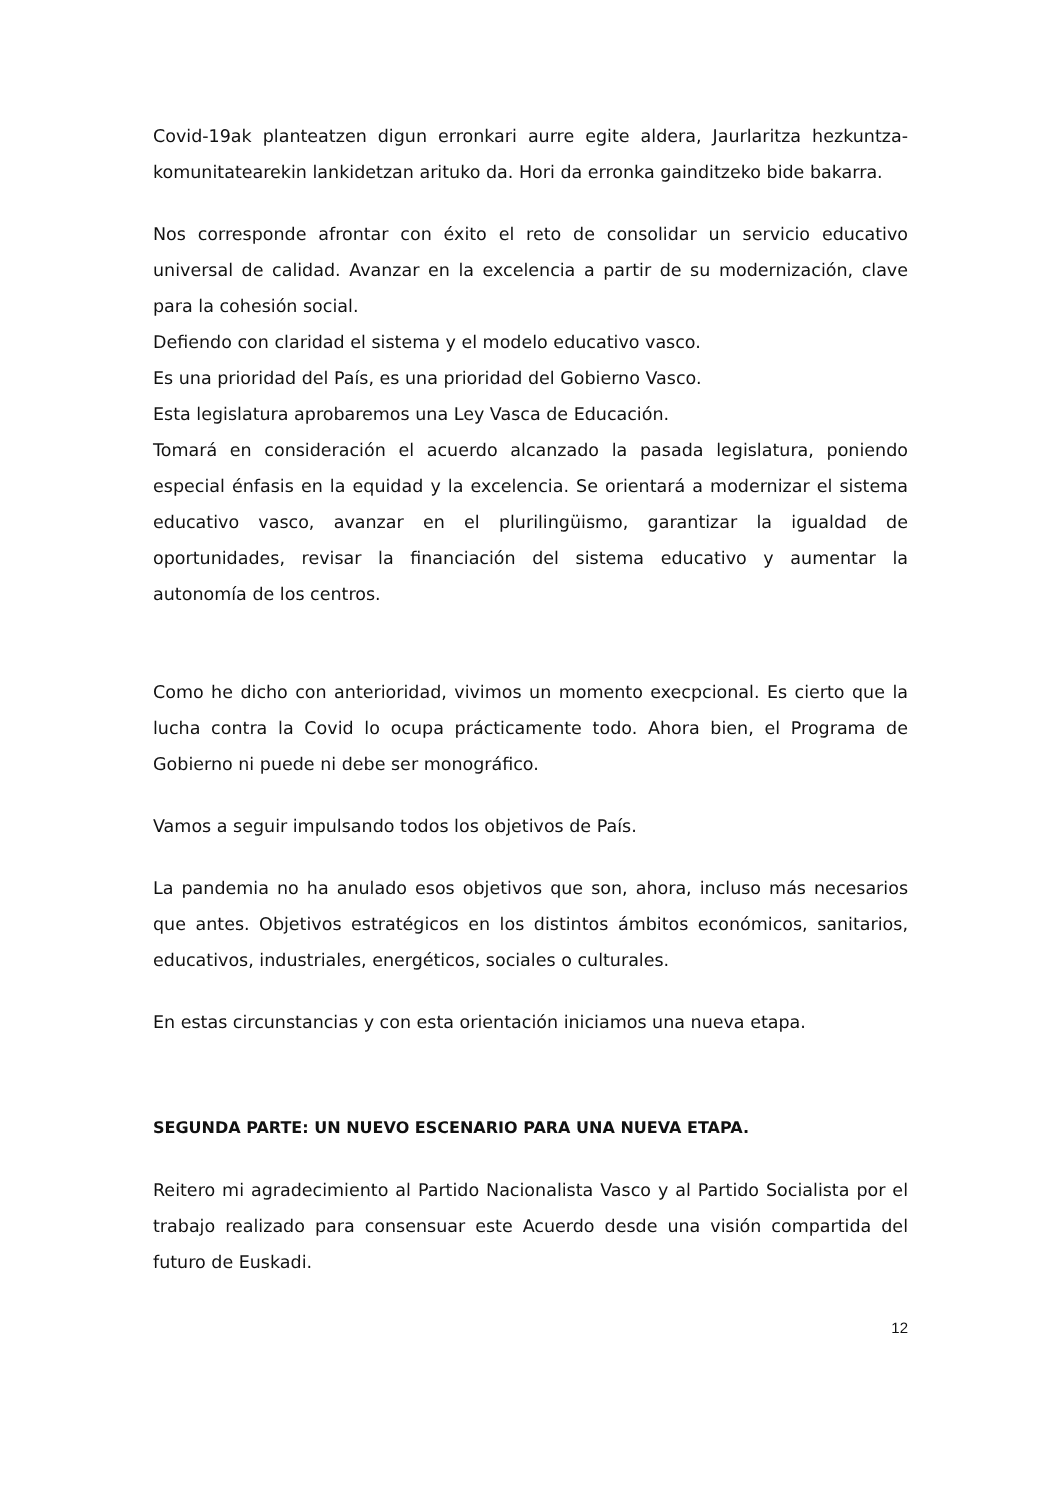Covid-19ak planteatzen digun erronkari aurre egite aldera, Jaurlaritza hezkuntza-komunitatearekin lankidetzan arituko da. Hori da erronka gainditzeko bide bakarra.
Nos corresponde afrontar con éxito el reto de consolidar un servicio educativo universal de calidad. Avanzar en la excelencia a partir de su modernización, clave para la cohesión social.
Defiendo con claridad el sistema y el modelo educativo vasco.
Es una prioridad del País, es una prioridad del Gobierno Vasco.
Esta legislatura aprobaremos una Ley Vasca de Educación.
Tomará en consideración el acuerdo alcanzado la pasada legislatura, poniendo especial énfasis en la equidad y la excelencia. Se orientará a modernizar el sistema educativo vasco, avanzar en el plurilingüismo, garantizar la igualdad de oportunidades, revisar la financiación del sistema educativo y aumentar la autonomía de los centros.
Como he dicho con anterioridad, vivimos un momento execpcional. Es cierto que la lucha contra la Covid lo ocupa prácticamente todo. Ahora bien, el Programa de Gobierno ni puede ni debe ser monográfico.
Vamos a seguir impulsando todos los objetivos de País.
La pandemia no ha anulado esos objetivos que son, ahora, incluso más necesarios que antes. Objetivos estratégicos en los distintos ámbitos económicos, sanitarios, educativos, industriales, energéticos, sociales o culturales.
En estas circunstancias y con esta orientación iniciamos una nueva etapa.
SEGUNDA PARTE: UN NUEVO ESCENARIO PARA UNA NUEVA ETAPA.
Reitero mi agradecimiento al Partido Nacionalista Vasco y al Partido Socialista por el trabajo realizado para consensuar este Acuerdo desde una visión compartida del futuro de Euskadi.
12